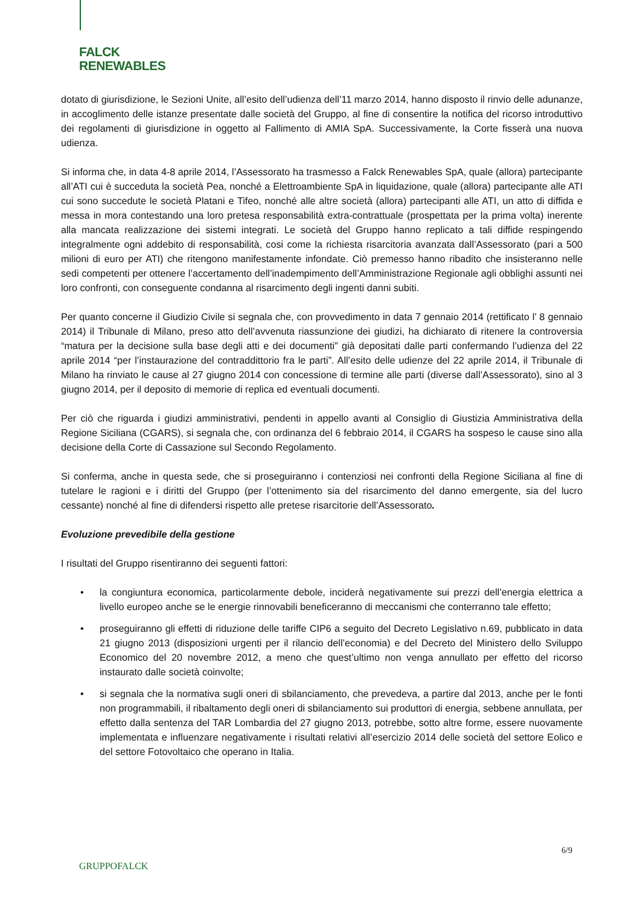FALCK
RENEWABLES
dotato di giurisdizione, le Sezioni Unite, all’esito dell’udienza dell’11 marzo 2014, hanno disposto il rinvio delle adunanze, in accoglimento delle istanze presentate dalle società del Gruppo, al fine di consentire la notifica del ricorso introduttivo dei regolamenti di giurisdizione in oggetto al Fallimento di AMIA SpA. Successivamente, la Corte fisserà una nuova udienza.
Si informa che, in data 4-8 aprile 2014, l’Assessorato ha trasmesso a Falck Renewables SpA, quale (allora) partecipante all’ATI cui è succeduta la società Pea, nonché a Elettroambiente SpA in liquidazione, quale (allora) partecipante alle ATI cui sono succedute le società Platani e Tifeo, nonché alle altre società (allora) partecipanti alle ATI, un atto di diffida e messa in mora contestando una loro pretesa responsabilità extra-contrattuale (prospettata per la prima volta) inerente alla mancata realizzazione dei sistemi integrati. Le società del Gruppo hanno replicato a tali diffide respingendo integralmente ogni addebito di responsabilità, cosi come la richiesta risarcitoria avanzata dall’Assessorato (pari a 500 milioni di euro per ATI) che ritengono manifestamente infondate. Ciò premesso hanno ribadito che insisteranno nelle sedi competenti per ottenere l’accertamento dell’inadempimento dell’Amministrazione Regionale agli obblighi assunti nei loro confronti, con conseguente condanna al risarcimento degli ingenti danni subiti.
Per quanto concerne il Giudizio Civile si segnala che, con provvedimento in data 7 gennaio 2014 (rettificato l’ 8 gennaio 2014) il Tribunale di Milano, preso atto dell’avvenuta riassunzione dei giudizi, ha dichiarato di ritenere la controversia “matura per la decisione sulla base degli atti e dei documenti” già depositati dalle parti confermando l’udienza del 22 aprile 2014 “per l’instaurazione del contraddittorio fra le parti”. All’esito delle udienze del 22 aprile 2014, il Tribunale di Milano ha rinviato le cause al 27 giugno 2014 con concessione di termine alle parti (diverse dall’Assessorato), sino al 3 giugno 2014, per il deposito di memorie di replica ed eventuali documenti.
Per ciò che riguarda i giudizi amministrativi, pendenti in appello avanti al Consiglio di Giustizia Amministrativa della Regione Siciliana (CGARS), si segnala che, con ordinanza del 6 febbraio 2014, il CGARS ha sospeso le cause sino alla decisione della Corte di Cassazione sul Secondo Regolamento.
Si conferma, anche in questa sede, che si proseguiranno i contenziosi nei confronti della Regione Siciliana al fine di tutelare le ragioni e i diritti del Gruppo (per l’ottenimento sia del risarcimento del danno emergente, sia del lucro cessante) nonché al fine di difendersi rispetto alle pretese risarcitorie dell’Assessorato.
Evoluzione prevedibile della gestione
I risultati del Gruppo risentiranno dei seguenti fattori:
• la congiuntura economica, particolarmente debole, inciderà negativamente sui prezzi dell’energia elettrica a livello europeo anche se le energie rinnovabili beneficeranno di meccanismi che conterranno tale effetto;
• proseguiranno gli effetti di riduzione delle tariffe CIP6 a seguito del Decreto Legislativo n.69, pubblicato in data 21 giugno 2013 (disposizioni urgenti per il rilancio dell’economia) e del Decreto del Ministero dello Sviluppo Economico del 20 novembre 2012, a meno che quest’ultimo non venga annullato per effetto del ricorso instaurato dalle società coinvolte;
• si segnala che la normativa sugli oneri di sbilanciamento, che prevedeva, a partire dal 2013, anche per le fonti non programmabili, il ribaltamento degli oneri di sbilanciamento sui produttori di energia, sebbene annullata, per effetto dalla sentenza del TAR Lombardia del 27 giugno 2013, potrebbe, sotto altre forme, essere nuovamente implementata e influenzare negativamente i risultati relativi all’esercizio 2014 delle società del settore Eolico e del settore Fotovoltaico che operano in Italia.
6/9
GRUPPOFALCK